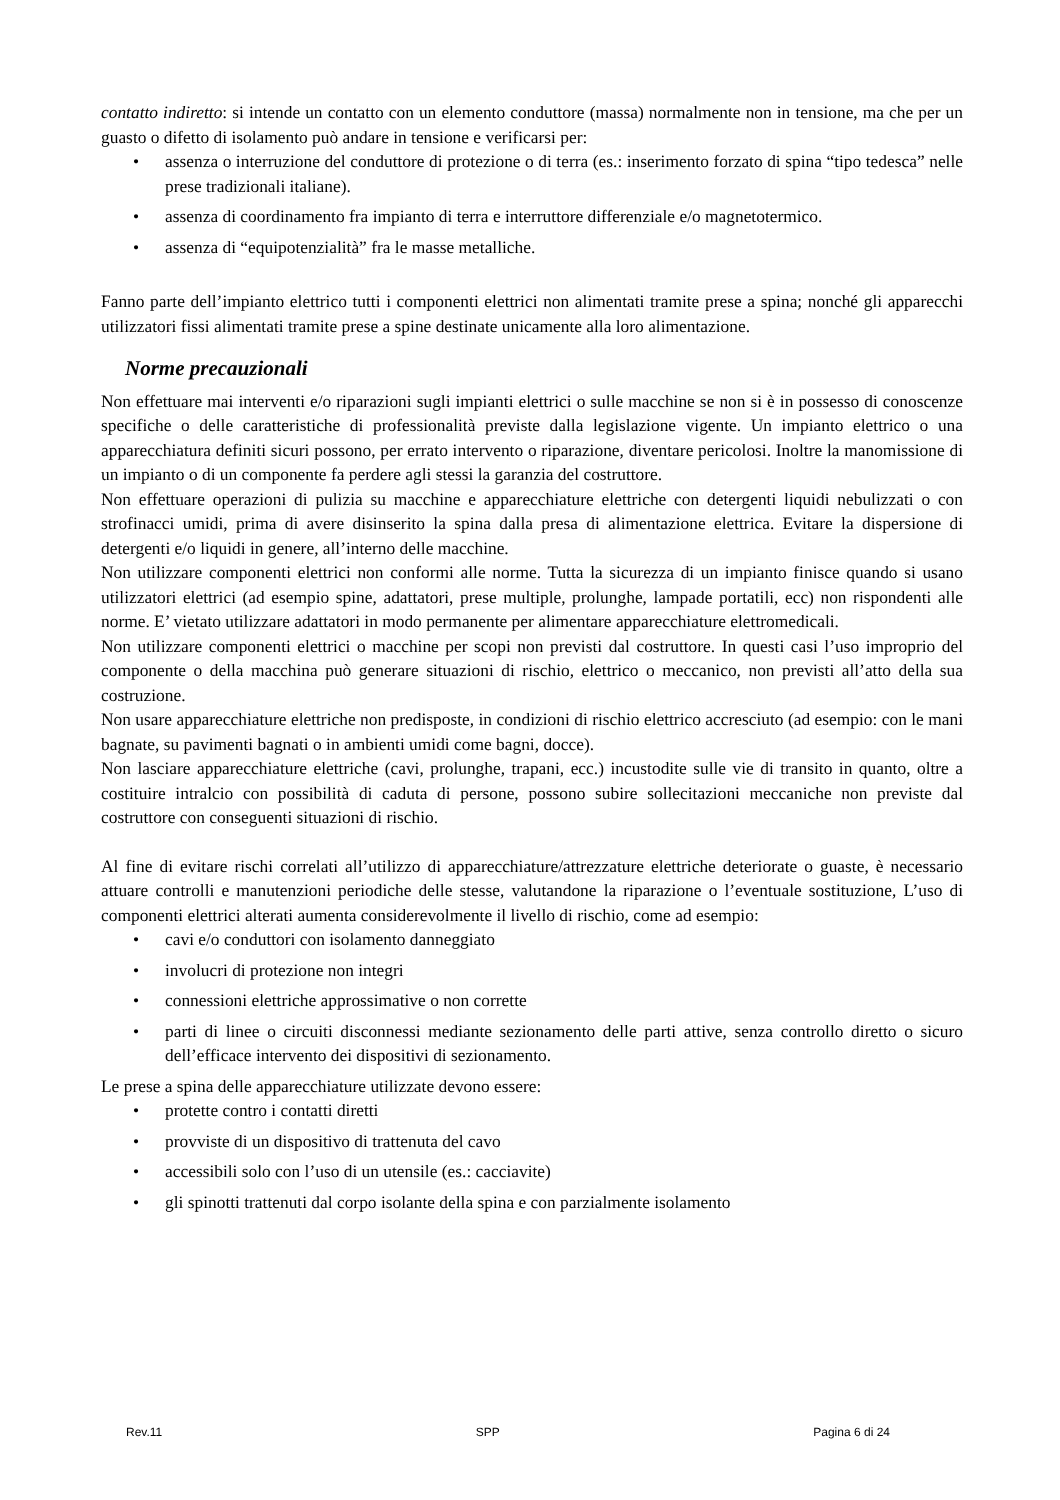contatto indiretto: si intende un contatto con un elemento conduttore (massa) normalmente non in tensione, ma che per un guasto o difetto di isolamento può andare in tensione e verificarsi per:
• assenza o interruzione del conduttore di protezione o di terra (es.: inserimento forzato di spina “tipo tedesca” nelle prese tradizionali italiane).
• assenza di coordinamento fra impianto di terra e interruttore differenziale e/o magnetotermico.
• assenza di “equipotenzialità” fra le masse metalliche.
Fanno parte dell’impianto elettrico tutti i componenti elettrici non alimentati tramite prese a spina; nonché gli apparecchi utilizzatori fissi alimentati tramite prese a spine destinate unicamente alla loro alimentazione.
Norme precauzionali
Non effettuare mai interventi e/o riparazioni sugli impianti elettrici o sulle macchine se non si è in possesso di conoscenze specifiche o delle caratteristiche di professionalità previste dalla legislazione vigente. Un impianto elettrico o una apparecchiatura definiti sicuri possono, per errato intervento o riparazione, diventare pericolosi. Inoltre la manomissione di un impianto o di un componente fa perdere agli stessi la garanzia del costruttore.
Non effettuare operazioni di pulizia su macchine e apparecchiature elettriche con detergenti liquidi nebulizzati o con strofinacci umidi, prima di avere disinserito la spina dalla presa di alimentazione elettrica. Evitare la dispersione di detergenti e/o liquidi in genere, all’interno delle macchine.
Non utilizzare componenti elettrici non conformi alle norme. Tutta la sicurezza di un impianto finisce quando si usano utilizzatori elettrici (ad esempio spine, adattatori, prese multiple, prolunghe, lampade portatili, ecc) non rispondenti alle norme. E’ vietato utilizzare adattatori in modo permanente per alimentare apparecchiature elettromedicali.
Non utilizzare componenti elettrici o macchine per scopi non previsti dal costruttore. In questi casi l’uso improprio del componente o della macchina può generare situazioni di rischio, elettrico o meccanico, non previsti all’atto della sua costruzione.
Non usare apparecchiature elettriche non predisposte, in condizioni di rischio elettrico accresciuto (ad esempio: con le mani bagnate, su pavimenti bagnati o in ambienti umidi come bagni, docce).
Non lasciare apparecchiature elettriche (cavi, prolunghe, trapani, ecc.) incustodite sulle vie di transito in quanto, oltre a costituire intralcio con possibilità di caduta di persone, possono subire sollecitazioni meccaniche non previste dal costruttore con conseguenti situazioni di rischio.
Al fine di evitare rischi correlati all’utilizzo di apparecchiature/attrezzature elettriche deteriorate o guaste, è necessario attuare controlli e manutenzioni periodiche delle stesse, valutandone la riparazione o l’eventuale sostituzione, L’uso di componenti elettrici alterati aumenta considerevolmente il livello di rischio, come ad esempio:
• cavi e/o conduttori con isolamento danneggiato
• involucri di protezione non integri
• connessioni elettriche approssimative o non corrette
• parti di linee o circuiti disconnessi mediante sezionamento delle parti attive, senza controllo diretto o sicuro dell’efficace intervento dei dispositivi di sezionamento.
Le prese a spina delle apparecchiature utilizzate devono essere:
• protette contro i contatti diretti
• provviste di un dispositivo di trattenuta del cavo
• accessibili solo con l’uso di un utensile (es.: cacciavite)
• gli spinotti trattenuti dal corpo isolante della spina e con parzialmente isolamento
Rev.11 SPP Pagina 6 di 24